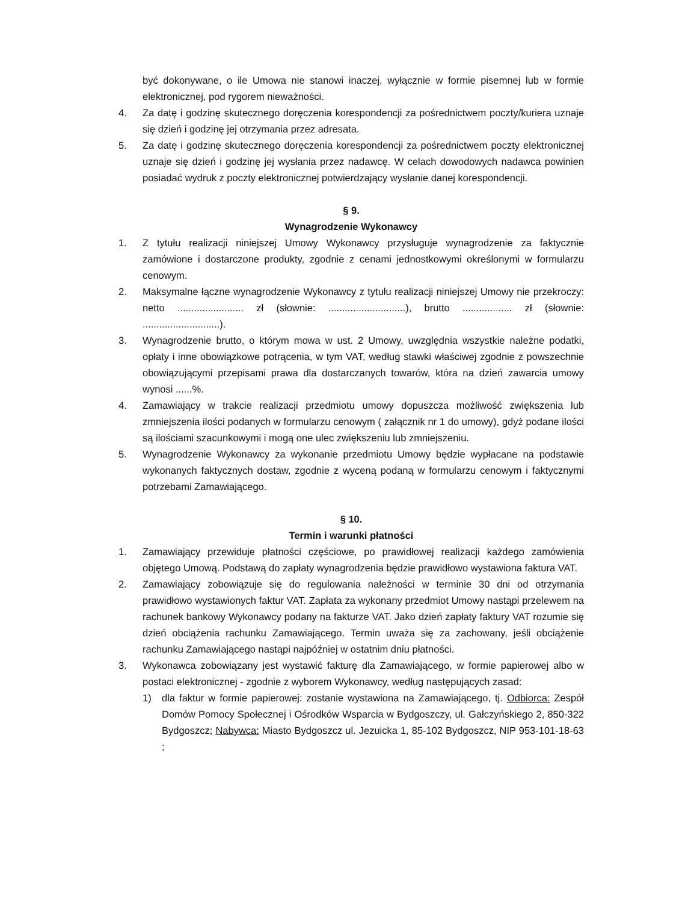być dokonywane, o ile Umowa nie stanowi inaczej, wyłącznie w formie pisemnej lub w formie elektronicznej, pod rygorem nieważności.
4. Za datę i godzinę skutecznego doręczenia korespondencji za pośrednictwem poczty/kuriera uznaje się dzień i godzinę jej otrzymania przez adresata.
5. Za datę i godzinę skutecznego doręczenia korespondencji za pośrednictwem poczty elektronicznej uznaje się dzień i godzinę jej wysłania przez nadawcę. W celach dowodowych nadawca powinien posiadać wydruk z poczty elektronicznej potwierdzający wysłanie danej korespondencji.
§ 9.
Wynagrodzenie Wykonawcy
1. Z tytułu realizacji niniejszej Umowy Wykonawcy przysługuje wynagrodzenie za faktycznie zamówione i dostarczone produkty, zgodnie z cenami jednostkowymi określonymi w formularzu cenowym.
2. Maksymalne łączne wynagrodzenie Wykonawcy z tytułu realizacji niniejszej Umowy nie przekroczy: netto ........................ zł (słownie: ............................), brutto .................. zł (słownie: ............................).
3. Wynagrodzenie brutto, o którym mowa w ust. 2 Umowy, uwzględnia wszystkie należne podatki, opłaty i inne obowiązkowe potrącenia, w tym VAT, według stawki właściwej zgodnie z powszechnie obowiązującymi przepisami prawa dla dostarczanych towarów, która na dzień zawarcia umowy wynosi ......%.
4. Zamawiający w trakcie realizacji przedmiotu umowy dopuszcza możliwość zwiększenia lub zmniejszenia ilości podanych w formularzu cenowym ( załącznik nr 1 do umowy), gdyż podane ilości są ilościami szacunkowymi i mogą one ulec zwiększeniu lub zmniejszeniu.
5. Wynagrodzenie Wykonawcy za wykonanie przedmiotu Umowy będzie wypłacane na podstawie wykonanych faktycznych dostaw, zgodnie z wyceną podaną w formularzu cenowym i faktycznymi potrzebami Zamawiającego.
§ 10.
Termin i warunki płatności
1. Zamawiający przewiduje płatności częściowe, po prawidłowej realizacji każdego zamówienia objętego Umową. Podstawą do zapłaty wynagrodzenia będzie prawidłowo wystawiona faktura VAT.
2. Zamawiający zobowiązuje się do regulowania należności w terminie 30 dni od otrzymania prawidłowo wystawionych faktur VAT. Zapłata za wykonany przedmiot Umowy nastąpi przelewem na rachunek bankowy Wykonawcy podany na fakturze VAT. Jako dzień zapłaty faktury VAT rozumie się dzień obciążenia rachunku Zamawiającego. Termin uważa się za zachowany, jeśli obciążenie rachunku Zamawiającego nastąpi najpóźniej w ostatnim dniu płatności.
3. Wykonawca zobowiązany jest wystawić fakturę dla Zamawiającego, w formie papierowej albo w postaci elektronicznej - zgodnie z wyborem Wykonawcy, według następujących zasad:
1) dla faktur w formie papierowej: zostanie wystawiona na Zamawiającego, tj. Odbiorca: Zespół Domów Pomocy Społecznej i Ośrodków Wsparcia w Bydgoszczy, ul. Gałczyńskiego 2, 850-322 Bydgoszcz; Nabywca: Miasto Bydgoszcz ul. Jezuicka 1, 85-102 Bydgoszcz, NIP 953-101-18-63 ;